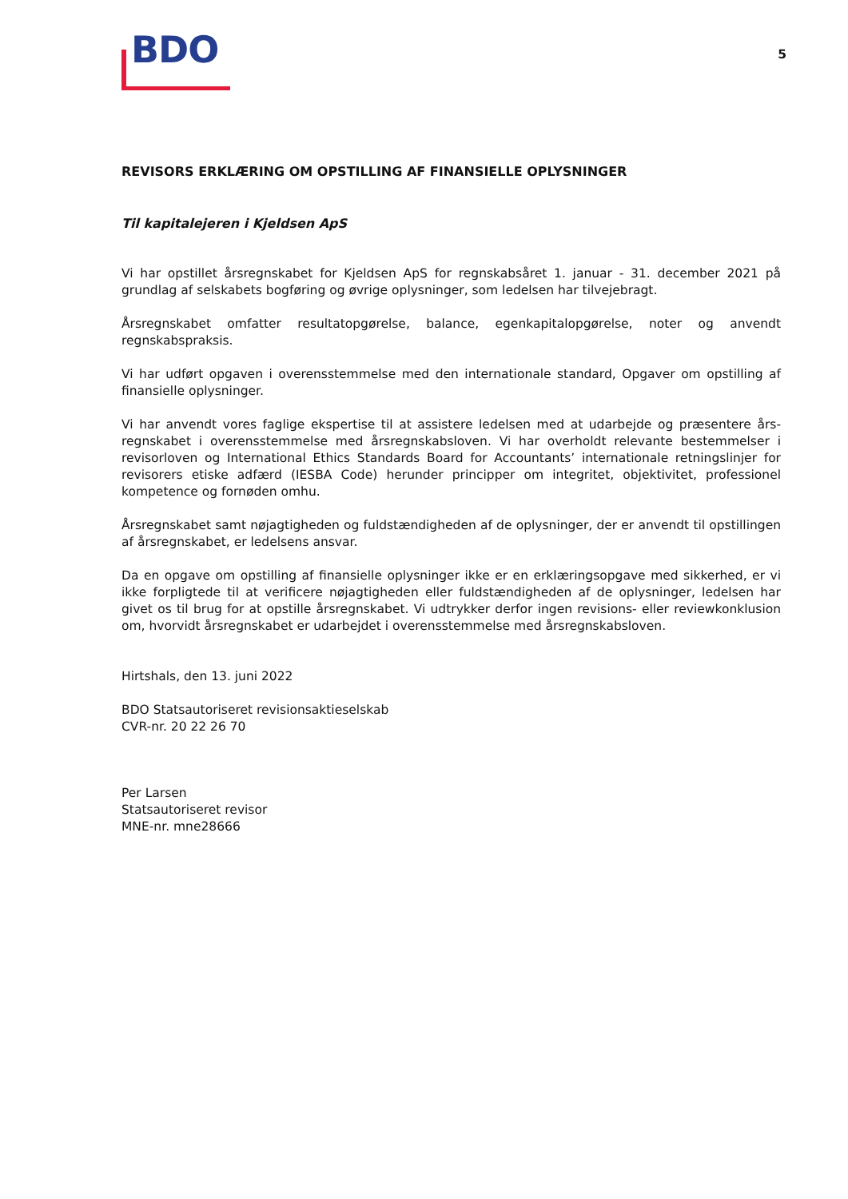BDO
5
REVISORS ERKLÆRING OM OPSTILLING AF FINANSIELLE OPLYSNINGER
Til kapitalejeren i Kjeldsen ApS
Vi har opstillet årsregnskabet for Kjeldsen ApS for regnskabsåret 1. januar - 31. december 2021 på grundlag af selskabets bogføring og øvrige oplysninger, som ledelsen har tilvejebragt.
Årsregnskabet omfatter resultatopgørelse, balance, egenkapitalopgørelse, noter og anvendt regnskabspraksis.
Vi har udført opgaven i overensstemmelse med den internationale standard, Opgaver om opstilling af finansielle oplysninger.
Vi har anvendt vores faglige ekspertise til at assistere ledelsen med at udarbejde og præsentere års­regnskabet i overensstemmelse med årsregnskabsloven. Vi har overholdt relevante bestemmelser i revisorloven og International Ethics Standards Board for Accountants’ internationale retningslinjer for revisorers etiske adfærd (IESBA Code) herunder principper om integritet, objektivitet, professionel kompetence og fornøden omhu.
Årsregnskabet samt nøjagtigheden og fuldstændigheden af de oplysninger, der er anvendt til opstillingen af årsregnskabet, er ledelsens ansvar.
Da en opgave om opstilling af finansielle oplysninger ikke er en erklæringsopgave med sikkerhed, er vi ikke forpligtede til at verificere nøjagtigheden eller fuldstændigheden af de oplysninger, ledelsen har givet os til brug for at opstille årsregnskabet. Vi udtrykker derfor ingen revisions- eller reviewkonklusion om, hvorvidt årsregnskabet er udarbejdet i overensstemmelse med årsregnskabslo­ven.
Hirtshals, den 13. juni 2022
BDO Statsautoriseret revisionsaktieselskab
CVR-nr. 20 22 26 70
Per Larsen
Statsautoriseret revisor
MNE-nr. mne28666